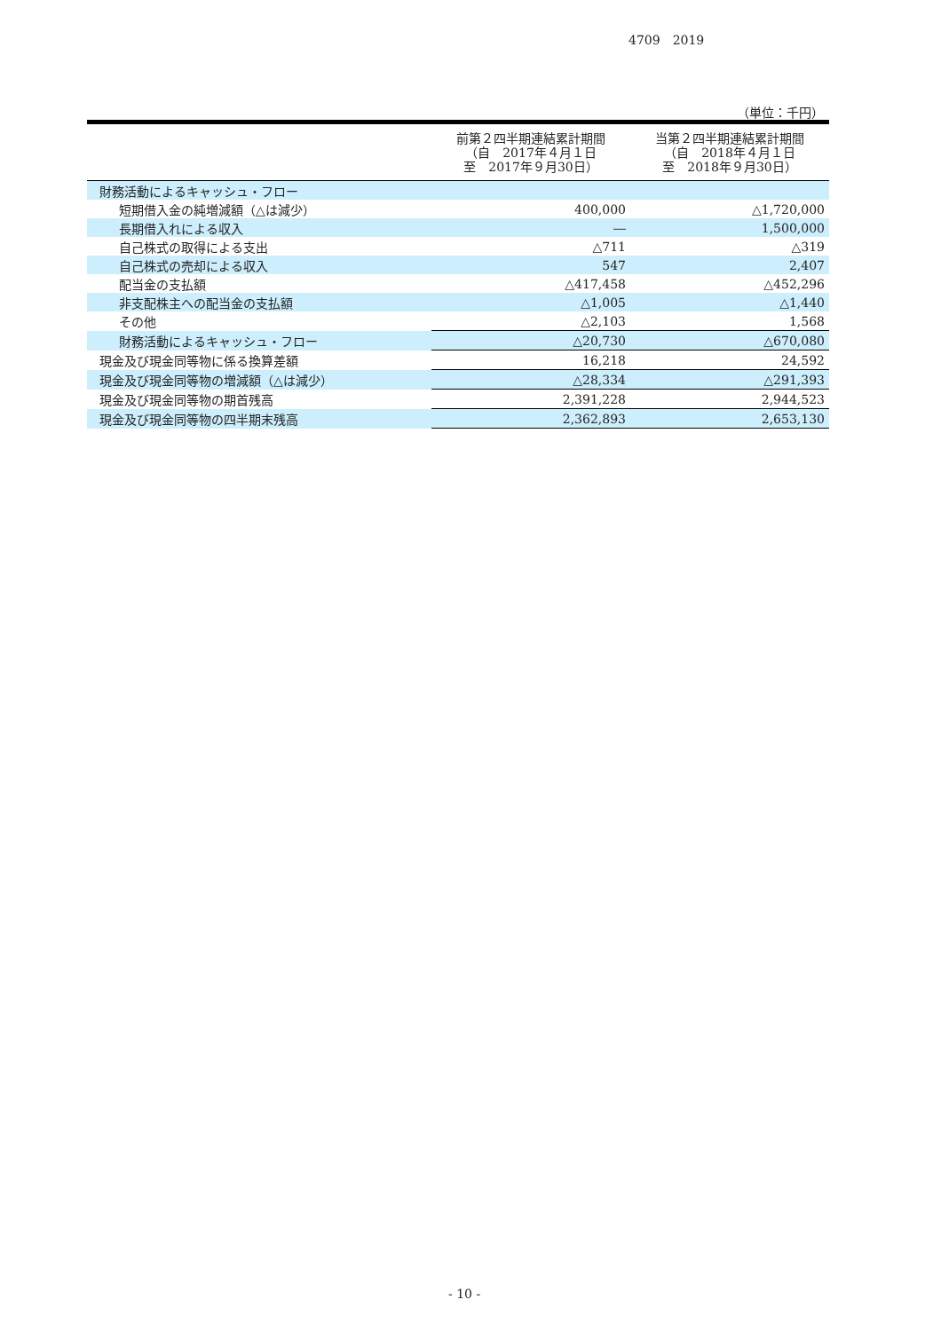4709　2019
（単位：千円）
| | 前第２四半期連結累計期間 （自 2017年４月１日 至 2017年９月30日） | 当第２四半期連結累計期間 （自 2018年４月１日 至 2018年９月30日） |
| --- | --- | --- |
| 財務活動によるキャッシュ・フロー | | |
| 短期借入金の純増減額（△は減少） | 400,000 | △1,720,000 |
| 長期借入れによる収入 | ― | 1,500,000 |
| 自己株式の取得による支出 | △711 | △319 |
| 自己株式の売却による収入 | 547 | 2,407 |
| 配当金の支払額 | △417,458 | △452,296 |
| 非支配株主への配当金の支払額 | △1,005 | △1,440 |
| その他 | △2,103 | 1,568 |
| 財務活動によるキャッシュ・フロー | △20,730 | △670,080 |
| 現金及び現金同等物に係る換算差額 | 16,218 | 24,592 |
| 現金及び現金同等物の増減額（△は減少） | △28,334 | △291,393 |
| 現金及び現金同等物の期首残高 | 2,391,228 | 2,944,523 |
| 現金及び現金同等物の四半期末残高 | 2,362,893 | 2,653,130 |
- 10 -